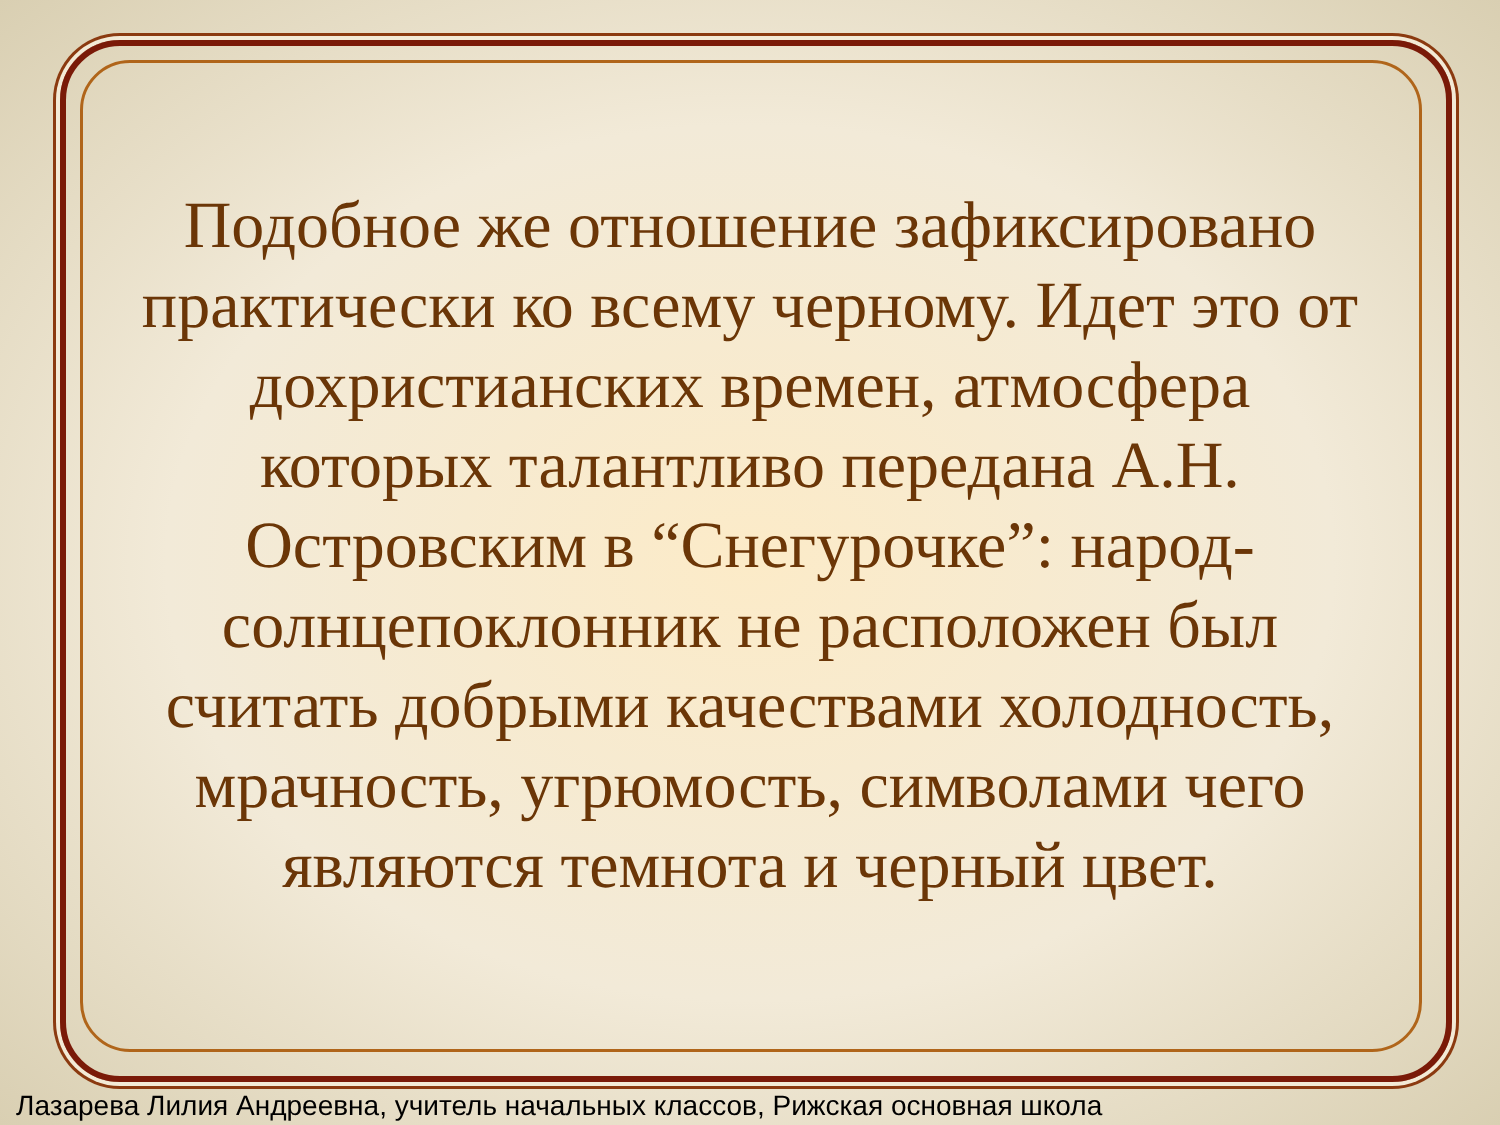Подобное же отношение зафиксировано
практически ко всему черному. Идет это от
дохристианских времен, атмосфера
которых талантливо передана А.Н.
Островским в “Снегурочке”: народ-
солнцепоклонник не расположен был
считать добрыми качествами холодность,
мрачность, угрюмость, символами чего
являются темнота и черный цвет.
Лазарева Лилия Андреевна, учитель начальных классов, Рижская основная школа